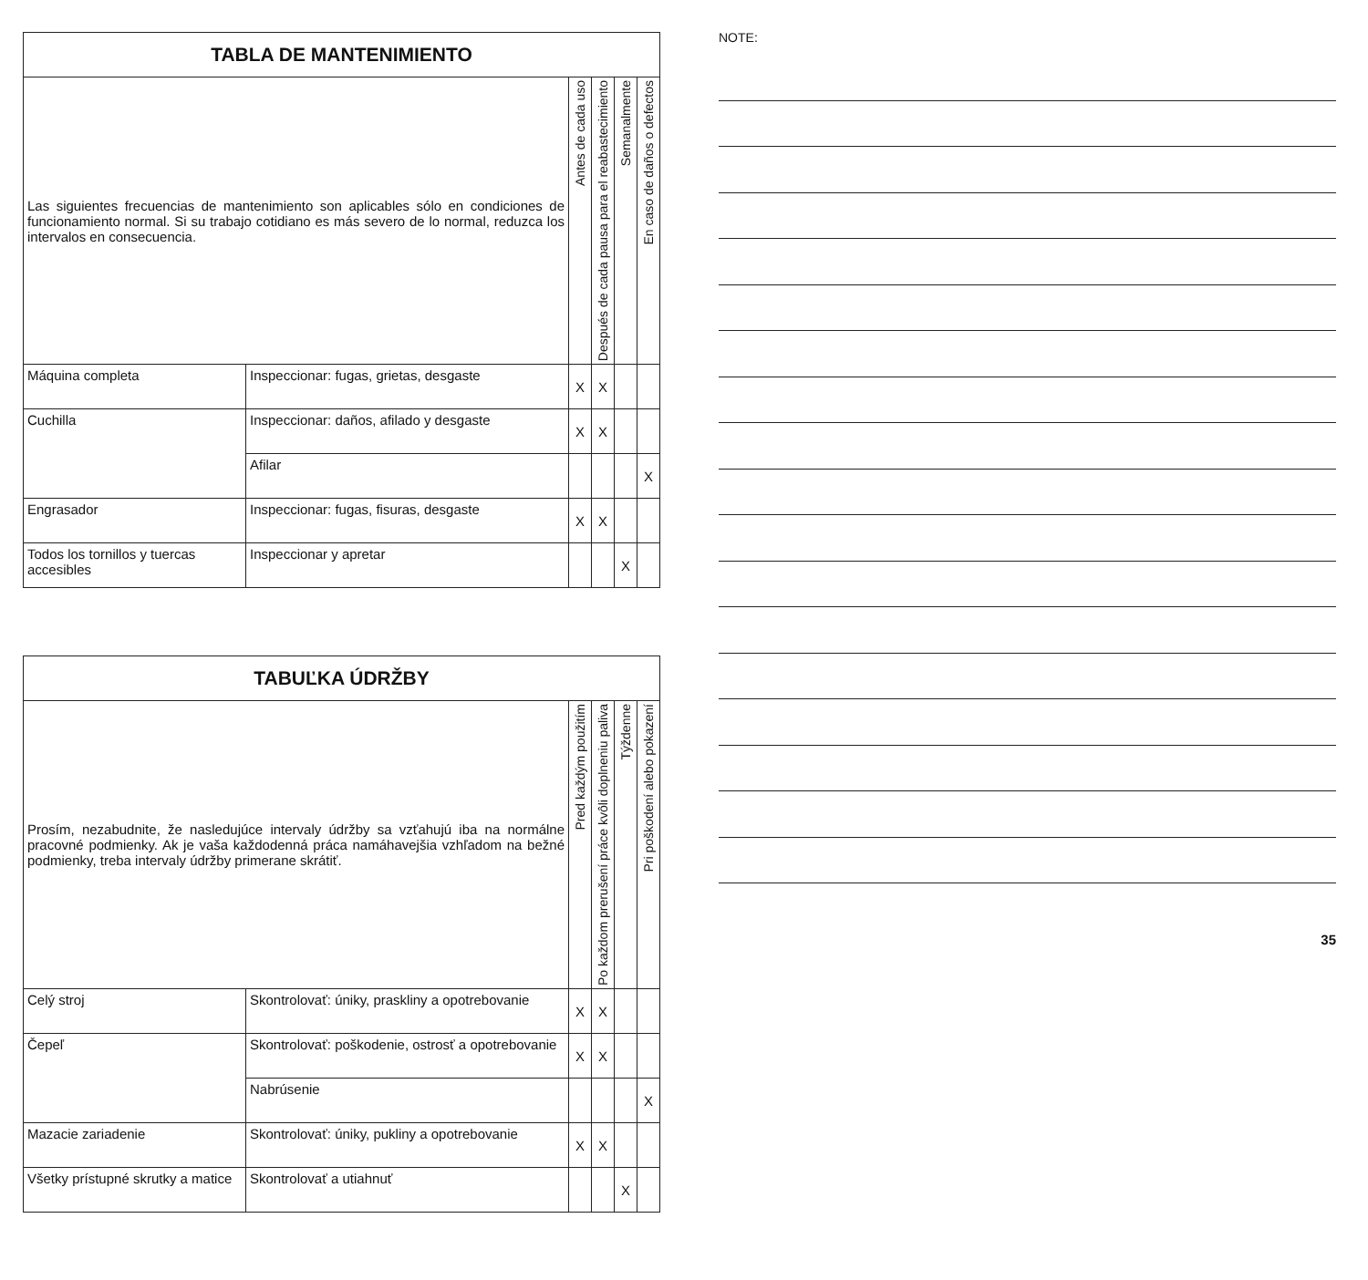| TABLA DE MANTENIMIENTO | | | | | |
| --- | --- | --- | --- | --- | --- |
| Las siguientes frecuencias de mantenimiento son aplicables sólo en condiciones de funcionamiento normal. Si su trabajo cotidiano es más severo de lo normal, reduzca los intervalos en consecuencia. | | Antes de cada uso | Después de cada pausa para el reabastecimiento | Semanalmente | En caso de daños o defectos |
| Máquina completa | Inspeccionar: fugas, grietas, desgaste | X | X | | |
| Cuchilla | Inspeccionar: daños, afilado y desgaste | X | X | | |
| | Afilar | | | | X |
| Engrasador | Inspeccionar: fugas, fisuras, desgaste | X | X | | |
| Todos los tornillos y tuercas accesibles | Inspeccionar y apretar | | | X | |
| TABUĽKA ÚDRŽBY | | | | | |
| --- | --- | --- | --- | --- | --- |
| Prosím, nezabudnite, že nasledujúce intervaly údržby sa vzťahujú iba na normálne pracovné podmienky. Ak je vaša každodenná práca namáhavejšia vzhľadom na bežné podmienky, treba intervaly údržby primerane skrátiť. | | Pred každým použitím | Po každom prerušení práce kvôli doplneniu paliva | Týždenne | Pri poškodení alebo pokazení |
| Celý stroj | Skontrolovať: úniky, praskliny a opotrebovanie | X | X | | |
| Čepeľ | Skontrolovať: poškodenie, ostrosť a opotrebovanie | X | X | | |
| | Nabrúsenie | | | | X |
| Mazacie zariadenie | Skontrolovať: úniky, pukliny a opotrebovanie | X | X | | |
| Všetky prístupné skrutky a matice | Skontrolovať a utiahnuť | | | X | |
NOTE:
35